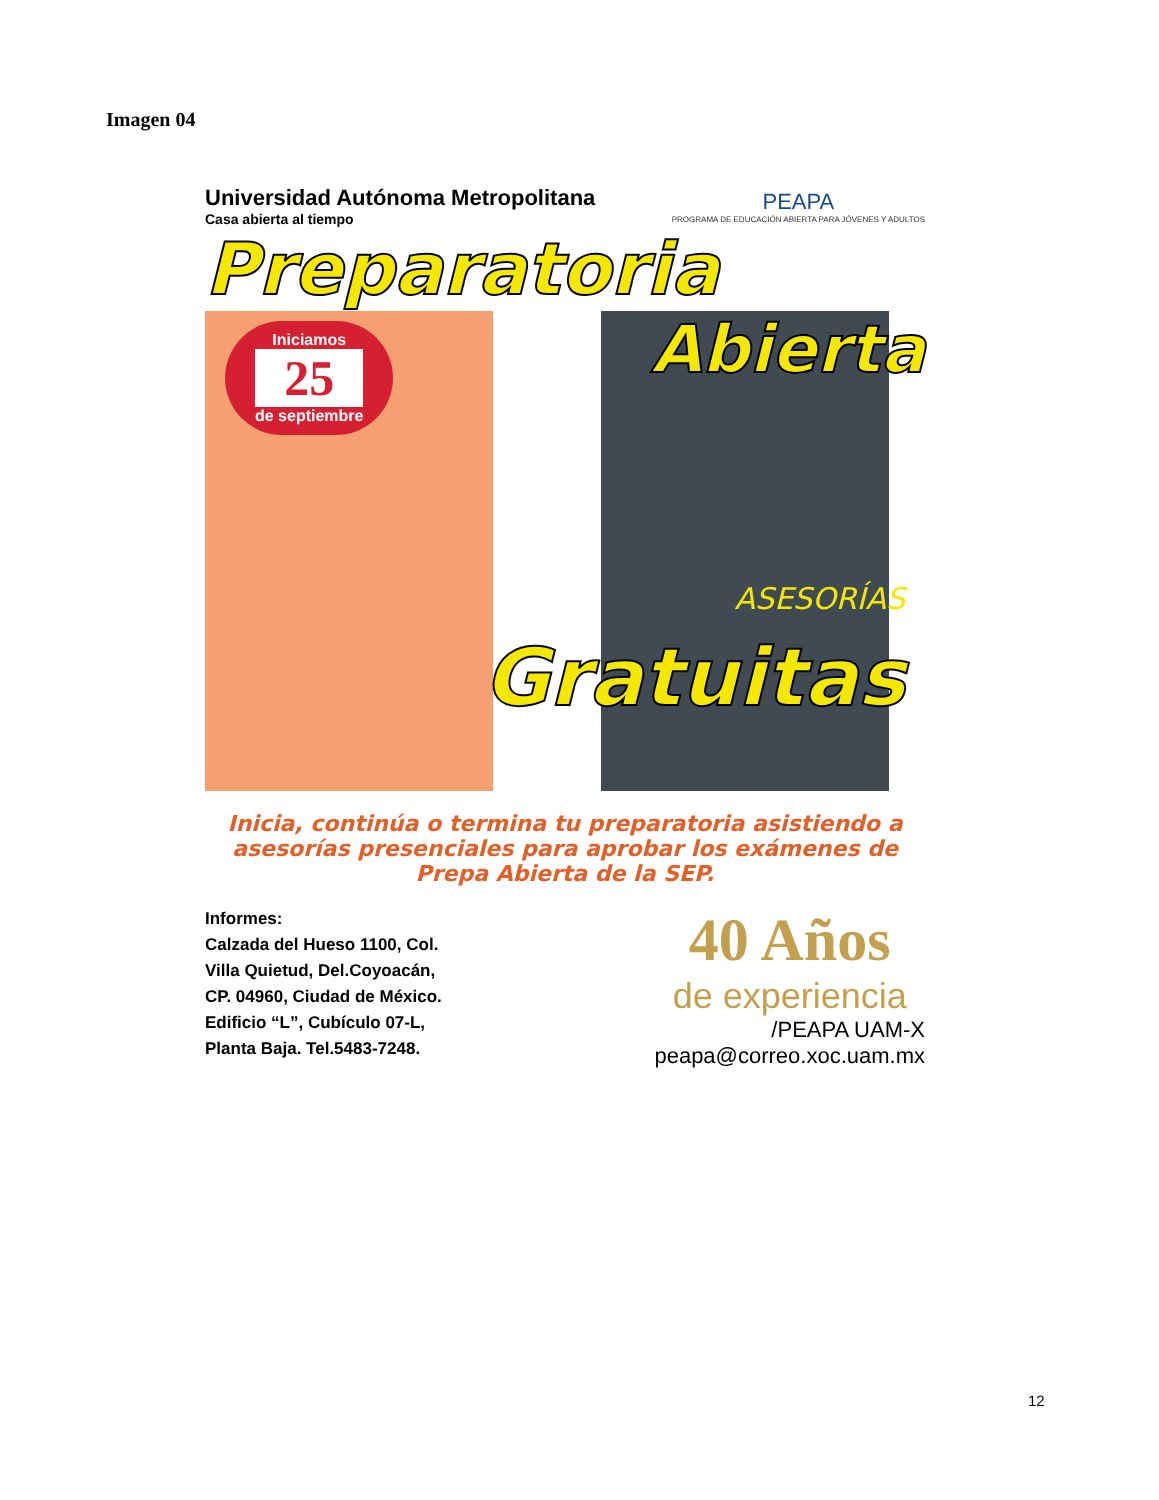Imagen 04
Universidad Autónoma Metropolitana
Casa abierta al tiempo
PEAPA
PROGRAMA DE EDUCACIÓN ABIERTA PARA JÓVENES Y ADULTOS
Preparatoria
Iniciamos
25
de septiembre
Abierta
ASESORÍAS
Gratuitas
Inicia, continúa o termina tu preparatoria asistiendo a asesorías presenciales para aprobar los exámenes de Prepa Abierta de la SEP.
Informes:
Calzada del Hueso 1100, Col.
Villa Quietud, Del.Coyoacán,
CP. 04960, Ciudad de México.
Edificio “L”, Cubículo 07-L,
Planta Baja. Tel.5483-7248.
40 Años
de experiencia
/PEAPA UAM-X
peapa@correo.xoc.uam.mx
12